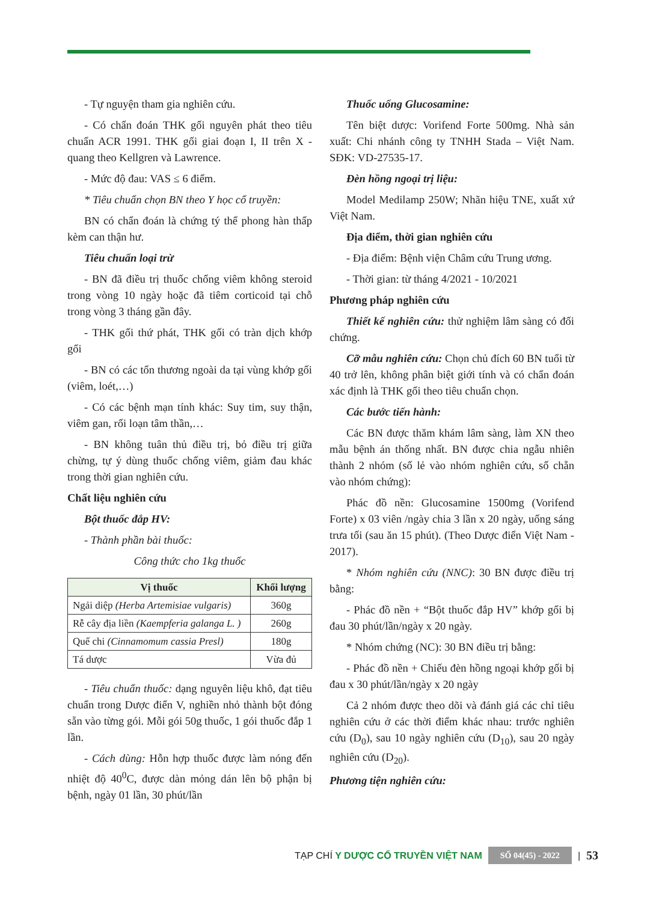- Tự nguyện tham gia nghiên cứu.
- Có chẩn đoán THK gối nguyên phát theo tiêu chuẩn ACR 1991. THK gối giai đoạn I, II trên X - quang theo Kellgren và Lawrence.
- Mức độ đau: VAS ≤ 6 điểm.
* Tiêu chuẩn chọn BN theo Y học cổ truyền:
BN có chẩn đoán là chứng tý thể phong hàn thấp kèm can thận hư.
Tiêu chuẩn loại trừ
- BN đã điều trị thuốc chống viêm không steroid trong vòng 10 ngày hoặc đã tiêm corticoid tại chỗ trong vòng 3 tháng gần đây.
- THK gối thứ phát, THK gối có tràn dịch khớp gối
- BN có các tổn thương ngoài da tại vùng khớp gối (viêm, loét,…)
- Có các bệnh mạn tính khác: Suy tim, suy thận, viêm gan, rối loạn tâm thần,…
- BN không tuân thủ điều trị, bỏ điều trị giữa chừng, tự ý dùng thuốc chống viêm, giảm đau khác trong thời gian nghiên cứu.
Chất liệu nghiên cứu
Bột thuốc đắp HV:
- Thành phần bài thuốc:
Công thức cho 1kg thuốc
| Vị thuốc | Khối lượng |
| --- | --- |
| Ngải diệp (Herba Artemisiae vulgaris) | 360g |
| Rễ cây địa liền (Kaempferia galanga L. ) | 260g |
| Quế chi (Cinnamomum cassia Presl) | 180g |
| Tá dược | Vừa đủ |
- Tiêu chuẩn thuốc: dạng nguyên liệu khô, đạt tiêu chuẩn trong Dược điển V, nghiền nhỏ thành bột đóng sẵn vào từng gói. Mỗi gói 50g thuốc, 1 gói thuốc đắp 1 lần.
- Cách dùng: Hỗn hợp thuốc được làm nóng đến nhiệt độ 40<sup>0</sup>C, được dàn mỏng dán lên bộ phận bị bệnh, ngày 01 lần, 30 phút/lần
Thuốc uống Glucosamine:
Tên biệt dược: Vorifend Forte 500mg. Nhà sản xuất: Chi nhánh công ty TNHH Stada – Việt Nam. SĐK: VD-27535-17.
Đèn hồng ngoại trị liệu:
Model Medilamp 250W; Nhãn hiệu TNE, xuất xứ Việt Nam.
Địa điểm, thời gian nghiên cứu
- Địa điểm: Bệnh viện Châm cứu Trung ương.
- Thời gian: từ tháng 4/2021 - 10/2021
Phương pháp nghiên cứu
Thiết kế nghiên cứu: thử nghiệm lâm sàng có đối chứng.
Cỡ mẫu nghiên cứu: Chọn chủ đích 60 BN tuổi từ 40 trở lên, không phân biệt giới tính và có chẩn đoán xác định là THK gối theo tiêu chuẩn chọn.
Các bước tiến hành:
Các BN được thăm khám lâm sàng, làm XN theo mẫu bệnh án thống nhất. BN được chia ngẫu nhiên thành 2 nhóm (số lẻ vào nhóm nghiên cứu, số chẵn vào nhóm chứng):
Phác đồ nền: Glucosamine 1500mg (Vorifend Forte) x 03 viên /ngày chia 3 lần x 20 ngày, uống sáng trưa tối (sau ăn 15 phút). (Theo Dược điển Việt Nam - 2017).
* Nhóm nghiên cứu (NNC): 30 BN được điều trị bằng:
- Phác đồ nền + “Bột thuốc đắp HV” khớp gối bị đau 30 phút/lần/ngày x 20 ngày.
* Nhóm chứng (NC): 30 BN điều trị bằng:
- Phác đồ nền + Chiếu đèn hồng ngoại khớp gối bị đau x 30 phút/lần/ngày x 20 ngày
Cả 2 nhóm được theo dõi và đánh giá các chỉ tiêu nghiên cứu ở các thời điểm khác nhau: trước nghiên cứu (D<sub>0</sub>), sau 10 ngày nghiên cứu (D<sub>10</sub>), sau 20 ngày nghiên cứu (D<sub>20</sub>).
Phương tiện nghiên cứu:
TẠP CHÍ Y DƯỢC CỔ TRUYỀN VIỆT NAM SỐ 04(45) - 2022 | 53